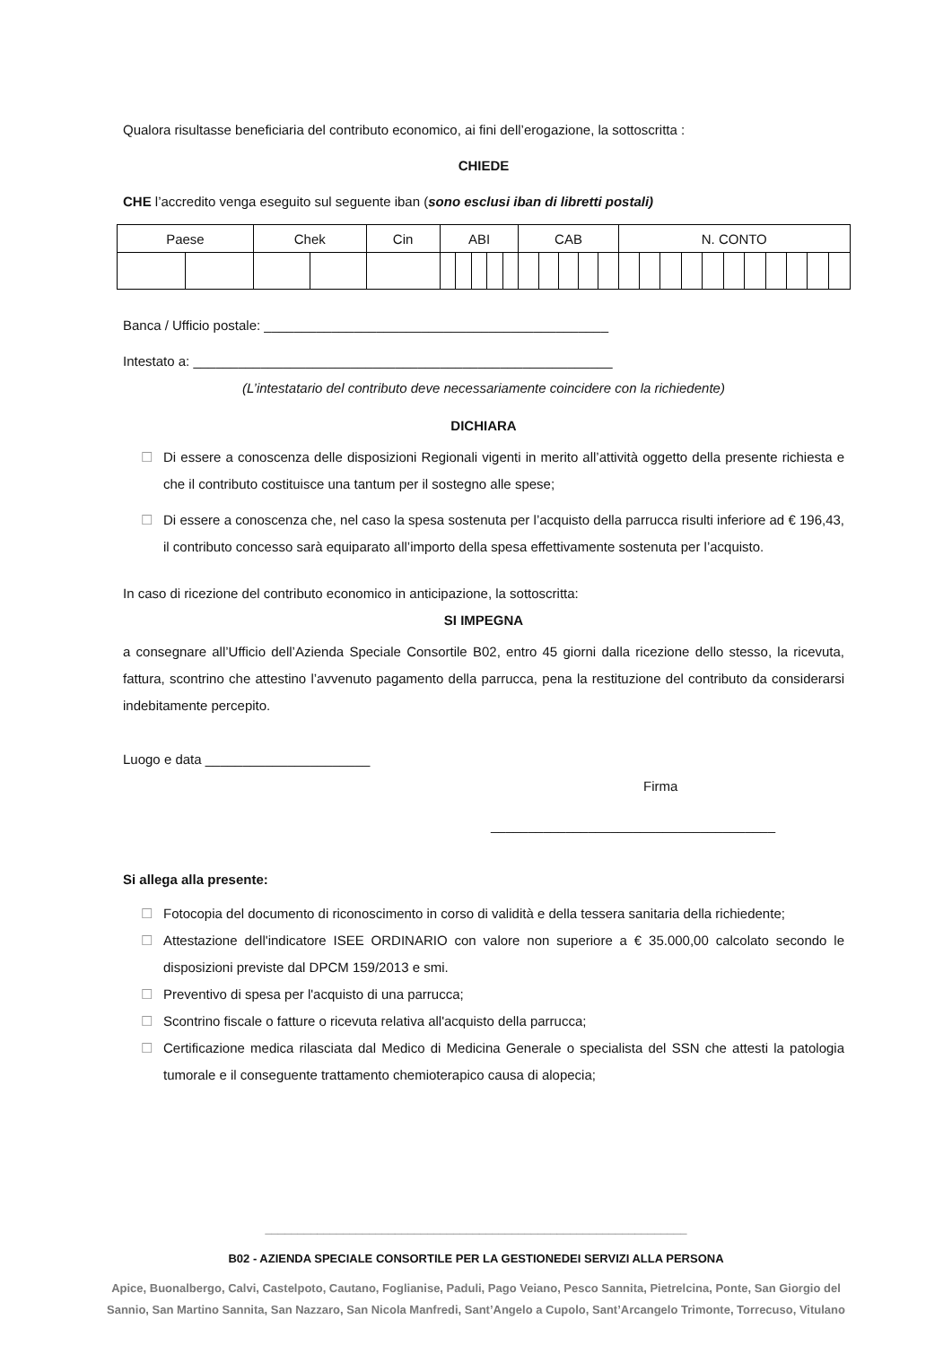Qualora risultasse beneficiaria del contributo economico, ai fini dell’erogazione, la sottoscritta :
CHIEDE
CHE l’accredito venga eseguito sul seguente iban (sono esclusi iban di libretti postali)
| Paese | | Chek | | Cin | ABI | | | | | CAB | | | | | N. CONTO | | | | | | | | | | |
Banca / Ufficio postale: ______________________________________________
Intestato a: ________________________________________________________
(L’intestatario del contributo deve necessariamente coincidere con la richiedente)
DICHIARA
☐ Di essere a conoscenza delle disposizioni Regionali vigenti in merito all’attività oggetto della presente richiesta e che il contributo costituisce una tantum per il sostegno alle spese;
☐ Di essere a conoscenza che, nel caso la spesa sostenuta per l’acquisto della parrucca risulti inferiore ad € 196,43, il contributo concesso sarà equiparato all’importo della spesa effettivamente sostenuta per l’acquisto.
In caso di ricezione del contributo economico in anticipazione, la sottoscritta:
SI IMPEGNA
a consegnare all’Ufficio dell’Azienda Speciale Consortile B02, entro 45 giorni dalla ricezione dello stesso, la ricevuta, fattura, scontrino che attestino l’avvenuto pagamento della parrucca, pena la restituzione del contributo da considerarsi indebitamente percepito.
Luogo e data ______________________
Firma
______________________________________
Si allega alla presente:
☐ Fotocopia del documento di riconoscimento in corso di validità e della tessera sanitaria della richiedente;
☐ Attestazione dell'indicatore ISEE ORDINARIO con valore non superiore a € 35.000,00 calcolato secondo le disposizioni previste dal DPCM 159/2013 e smi.
☐ Preventivo di spesa per l'acquisto di una parrucca;
☐ Scontrino fiscale o fatture o ricevuta relativa all'acquisto della parrucca;
☐ Certificazione medica rilasciata dal Medico di Medicina Generale o specialista del SSN che attesti la patologia tumorale e il conseguente trattamento chemioterapico causa di alopecia;
_________________________________________________________________
B02 - AZIENDA SPECIALE CONSORTILE PER LA GESTIONEDEI SERVIZI ALLA PERSONA
Apice, Buonalbergo, Calvi, Castelpoto, Cautano, Foglianise, Paduli, Pago Veiano, Pesco Sannita, Pietrelcina, Ponte, San Giorgio del
Sannio, San Martino Sannita, San Nazzaro, San Nicola Manfredi, Sant’Angelo a Cupolo, Sant’Arcangelo Trimonte, Torrecuso, Vitulano